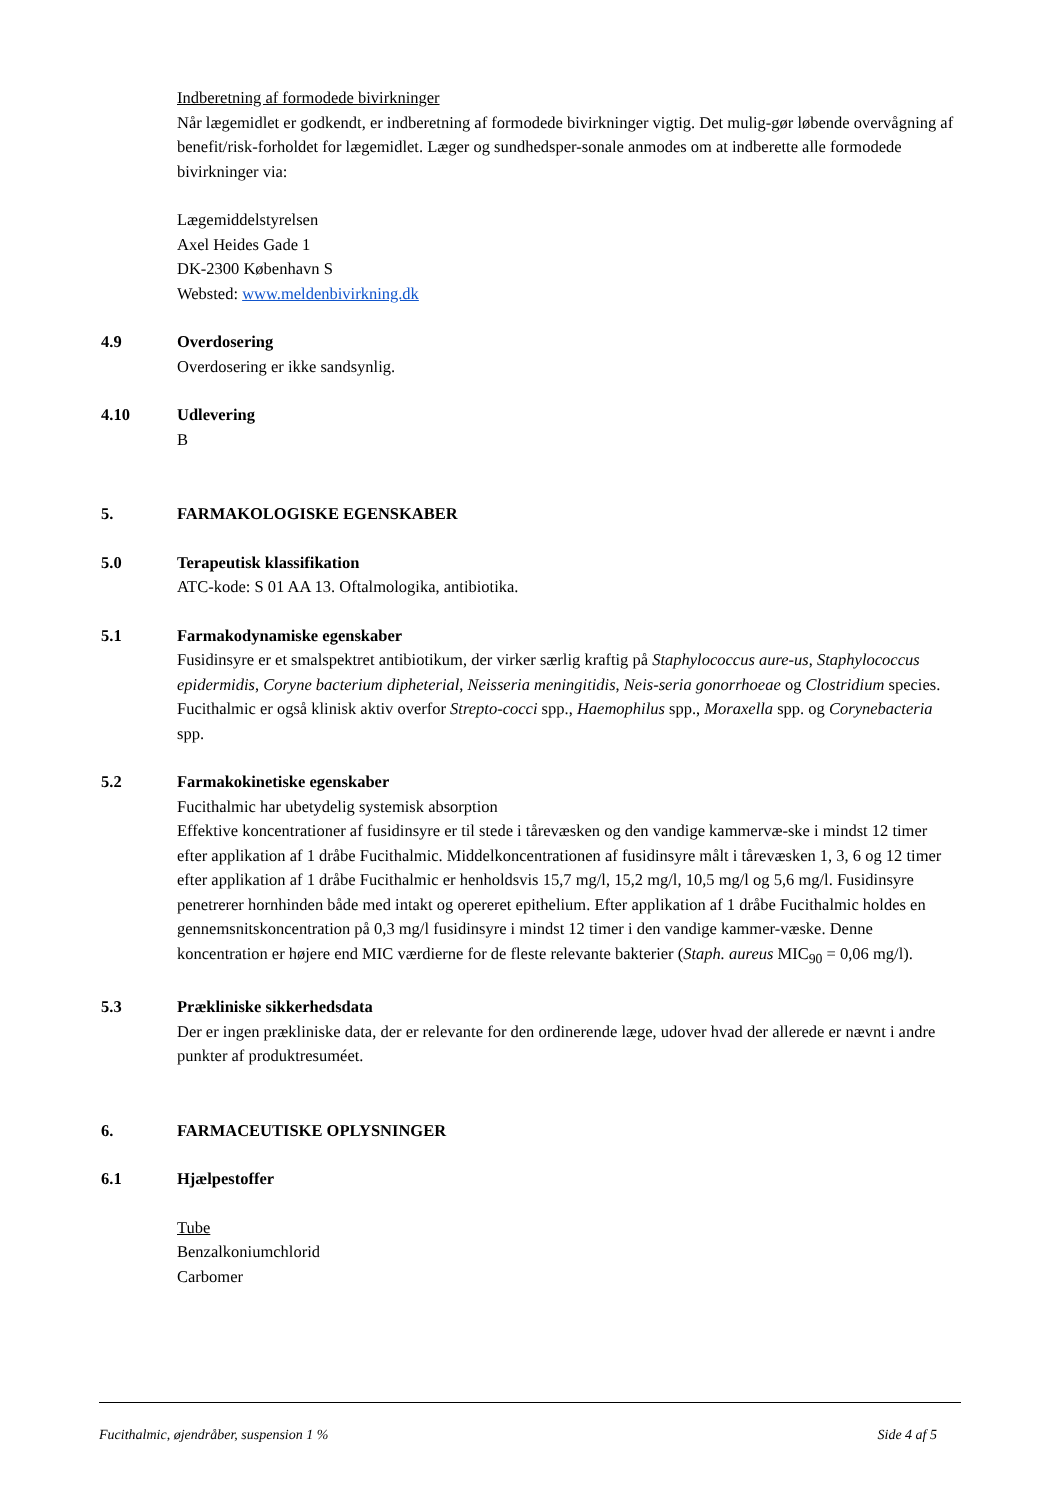Indberetning af formodede bivirkninger
Når lægemidlet er godkendt, er indberetning af formodede bivirkninger vigtig. Det mulig-gør løbende overvågning af benefit/risk-forholdet for lægemidlet. Læger og sundhedsper-sonale anmodes om at indberette alle formodede bivirkninger via:
Lægemiddelstyrelsen
Axel Heides Gade 1
DK-2300 København S
Websted: www.meldenbivirkning.dk
4.9 Overdosering
Overdosering er ikke sandsynlig.
4.10 Udlevering
B
5. FARMAKOLOGISKE EGENSKABER
5.0 Terapeutisk klassifikation
ATC-kode: S 01 AA 13. Oftalmologika, antibiotika.
5.1 Farmakodynamiske egenskaber
Fusidinsyre er et smalspektret antibiotikum, der virker særlig kraftig på Staphylococcus aure-us, Staphylococcus epidermidis, Coryne bacterium dipheterial, Neisseria meningitidis, Neis-seria gonorrhoeae og Clostridium species. Fucithalmic er også klinisk aktiv overfor Strepto-cocci spp., Haemophilus spp., Moraxella spp. og Corynebacteria spp.
5.2 Farmakokinetiske egenskaber
Fucithalmic har ubetydelig systemisk absorption
Effektive koncentrationer af fusidinsyre er til stede i tårevæsken og den vandige kammervæ-ske i mindst 12 timer efter applikation af 1 dråbe Fucithalmic. Middelkoncentrationen af fusidinsyre målt i tårevæsken 1, 3, 6 og 12 timer efter applikation af 1 dråbe Fucithalmic er henholdsvis 15,7 mg/l, 15,2 mg/l, 10,5 mg/l og 5,6 mg/l. Fusidinsyre penetrerer hornhinden både med intakt og opereret epithelium. Efter applikation af 1 dråbe Fucithalmic holdes en gennemsnitskoncentration på 0,3 mg/l fusidinsyre i mindst 12 timer i den vandige kammer-væske. Denne koncentration er højere end MIC værdierne for de fleste relevante bakterier (Staph. aureus MIC<sub>90</sub> = 0,06 mg/l).
5.3 Prækliniske sikkerhedsdata
Der er ingen prækliniske data, der er relevante for den ordinerende læge, udover hvad der allerede er nævnt i andre punkter af produktresuméet.
6. FARMACEUTISKE OPLYSNINGER
6.1 Hjælpestoffer
Tube
Benzalkoniumchlorid
Carbomer
Fucithalmic, øjendråber, suspension 1 % Side 4 af 5